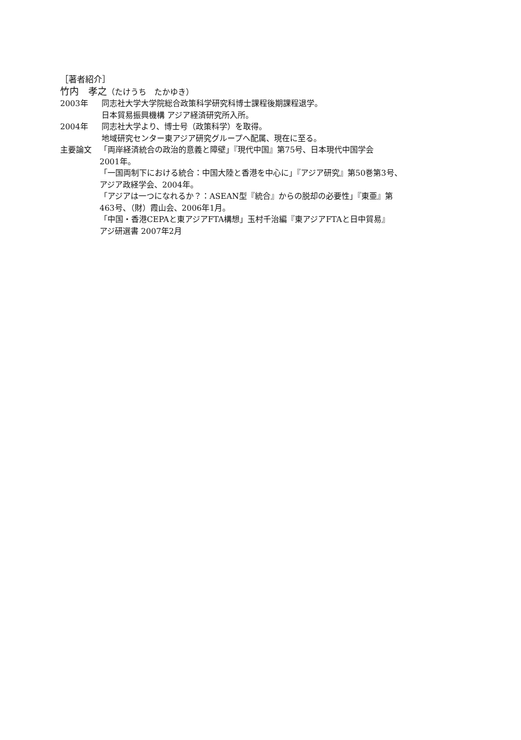［著者紹介］
竹内　孝之（たけうち　たかゆき）
2003年 同志社大学大学院総合政策科学研究科博士課程後期課程退学。
日本貿易振興機構 アジア経済研究所入所。
2004年 同志社大学より、博士号（政策科学）を取得。
地域研究センター東アジア研究グループへ配属、現在に至る。
主要論文 「両岸経済統合の政治的意義と障壁」『現代中国』第75号、日本現代中国学会
2001年。
「一国両制下における統合：中国大陸と香港を中心に」『アジア研究』第50巻第3号、
アジア政経学会、2004年。
「アジアは一つになれるか？：ASEAN型『統合』からの脱却の必要性」『東亜』第
463号、（財）霞山会、2006年1月。
「中国・香港CEPAと東アジアFTA構想」玉村千治編『東アジアFTAと日中貿易』
アジ研選書 2007年2月